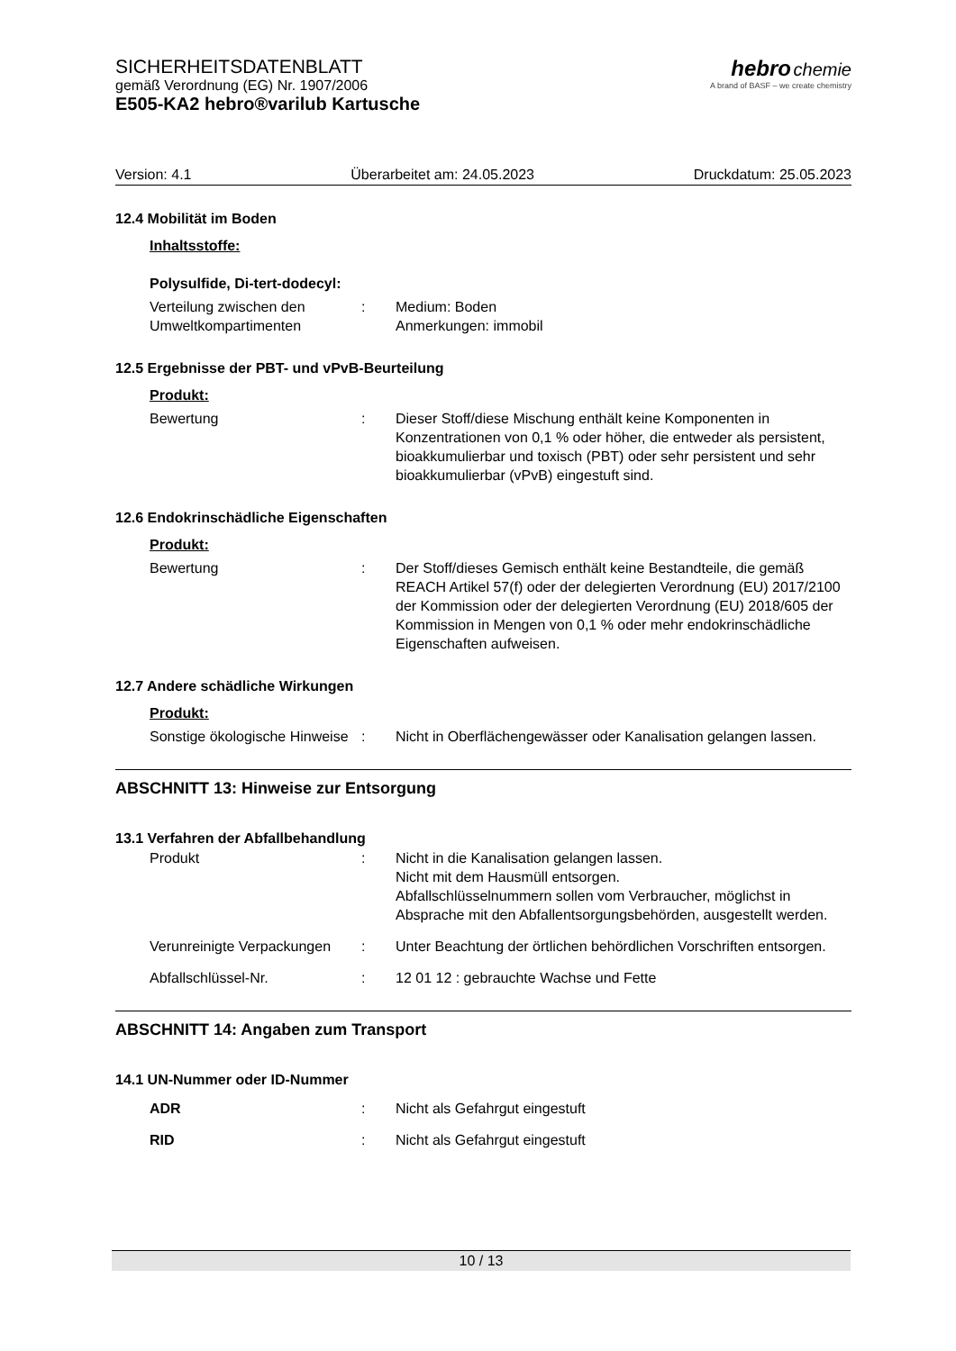SICHERHEITSDATENBLATT
gemäß Verordnung (EG) Nr. 1907/2006
E505-KA2 hebro®varilub Kartusche
hebro chemie
A brand of BASF – we create chemistry
Version: 4.1 Überarbeitet am: 24.05.2023 Druckdatum: 25.05.2023
12.4 Mobilität im Boden
Inhaltsstoffe:
Polysulfide, Di-tert-dodecyl:
Verteilung zwischen den Umweltkompartimenten
: Medium: Boden
Anmerkungen: immobil
12.5 Ergebnisse der PBT- und vPvB-Beurteilung
Produkt:
Bewertung : Dieser Stoff/diese Mischung enthält keine Komponenten in Konzentrationen von 0,1 % oder höher, die entweder als persistent, bioakkumulierbar und toxisch (PBT) oder sehr persistent und sehr bioakkumulierbar (vPvB) eingestuft sind.
12.6 Endokrinschädliche Eigenschaften
Produkt:
Bewertung : Der Stoff/dieses Gemisch enthält keine Bestandteile, die gemäß REACH Artikel 57(f) oder der delegierten Verordnung (EU) 2017/2100 der Kommission oder der delegierten Verordnung (EU) 2018/605 der Kommission in Mengen von 0,1 % oder mehr endokrinschädliche Eigenschaften aufweisen.
12.7 Andere schädliche Wirkungen
Produkt:
Sonstige ökologische Hinweise
: Nicht in Oberflächengewässer oder Kanalisation gelangen lassen.
ABSCHNITT 13: Hinweise zur Entsorgung
13.1 Verfahren der Abfallbehandlung
Produkt : Nicht in die Kanalisation gelangen lassen.
Nicht mit dem Hausmüll entsorgen.
Abfallschlüsselnummern sollen vom Verbraucher, möglichst in Absprache mit den Abfallentsorgungsbehörden, ausgestellt werden.
Verunreinigte Verpackungen
: Unter Beachtung der örtlichen behördlichen Vorschriften entsorgen.
Abfallschlüssel-Nr. : 12 01 12 : gebrauchte Wachse und Fette
ABSCHNITT 14: Angaben zum Transport
14.1 UN-Nummer oder ID-Nummer
ADR : Nicht als Gefahrgut eingestuft
RID : Nicht als Gefahrgut eingestuft
10 / 13